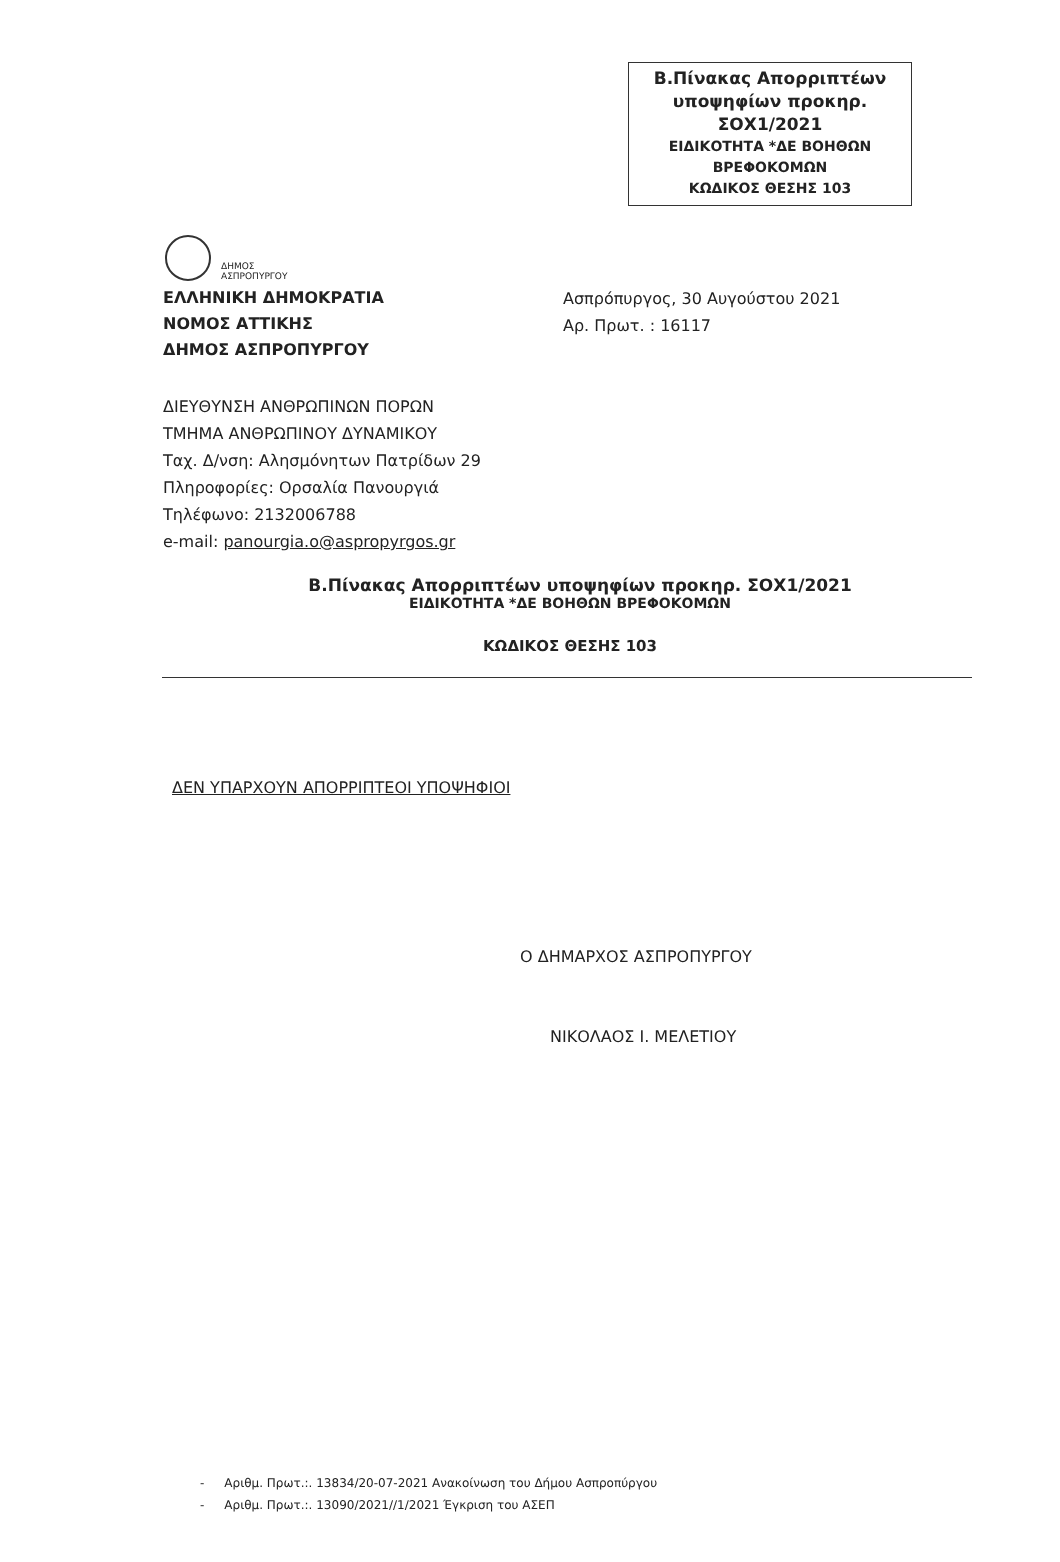Β.Πίνακας Απορριπτέων
υποψηφίων προκηρ.
ΣΟΧ1/2021
ΕΙΔΙΚΟΤΗΤΑ *ΔΕ ΒΟΗΘΩΝ
ΒΡΕΦΟΚΟΜΩΝ
ΚΩΔΙΚΟΣ ΘΕΣΗΣ 103
ΔΗΜΟΣ
ΑΣΠΡΟΠΥΡΓΟΥ
ΕΛΛΗΝΙΚΗ ΔΗΜΟΚΡΑΤΙΑ
ΝΟΜΟΣ ΑΤΤΙΚΗΣ
ΔΗΜΟΣ ΑΣΠΡΟΠΥΡΓΟΥ
Ασπρόπυργος, 30 Αυγούστου 2021
Αρ. Πρωτ. : 16117
ΔΙΕΥΘΥΝΣΗ ΑΝΘΡΩΠΙΝΩΝ ΠΟΡΩΝ
ΤΜΗΜΑ ΑΝΘΡΩΠΙΝΟΥ ΔΥΝΑΜΙΚΟΥ
Ταχ. Δ/νση: Αλησμόνητων Πατρίδων 29
Πληροφορίες: Ορσαλία Πανουργιά
Τηλέφωνο: 2132006788
e-mail: panourgia.o@aspropyrgos.gr
Β.Πίνακας Απορριπτέων υποψηφίων προκηρ. ΣΟΧ1/2021
ΕΙΔΙΚΟΤΗΤΑ *ΔΕ ΒΟΗΘΩΝ ΒΡΕΦΟΚΟΜΩΝ
ΚΩΔΙΚΟΣ ΘΕΣΗΣ 103
ΔΕΝ ΥΠΑΡΧΟΥΝ ΑΠΟΡΡΙΠΤΕΟΙ ΥΠΟΨΗΦΙΟΙ
Ο ΔΗΜΑΡΧΟΣ ΑΣΠΡΟΠΥΡΓΟΥ
ΝΙΚΟΛΑΟΣ Ι. ΜΕΛΕΤΙΟΥ
- Αριθμ. Πρωτ.:. 13834/20-07-2021 Ανακοίνωση του Δήμου Ασπροπύργου
- Αριθμ. Πρωτ.:. 13090/2021//1/2021 Έγκριση του ΑΣΕΠ